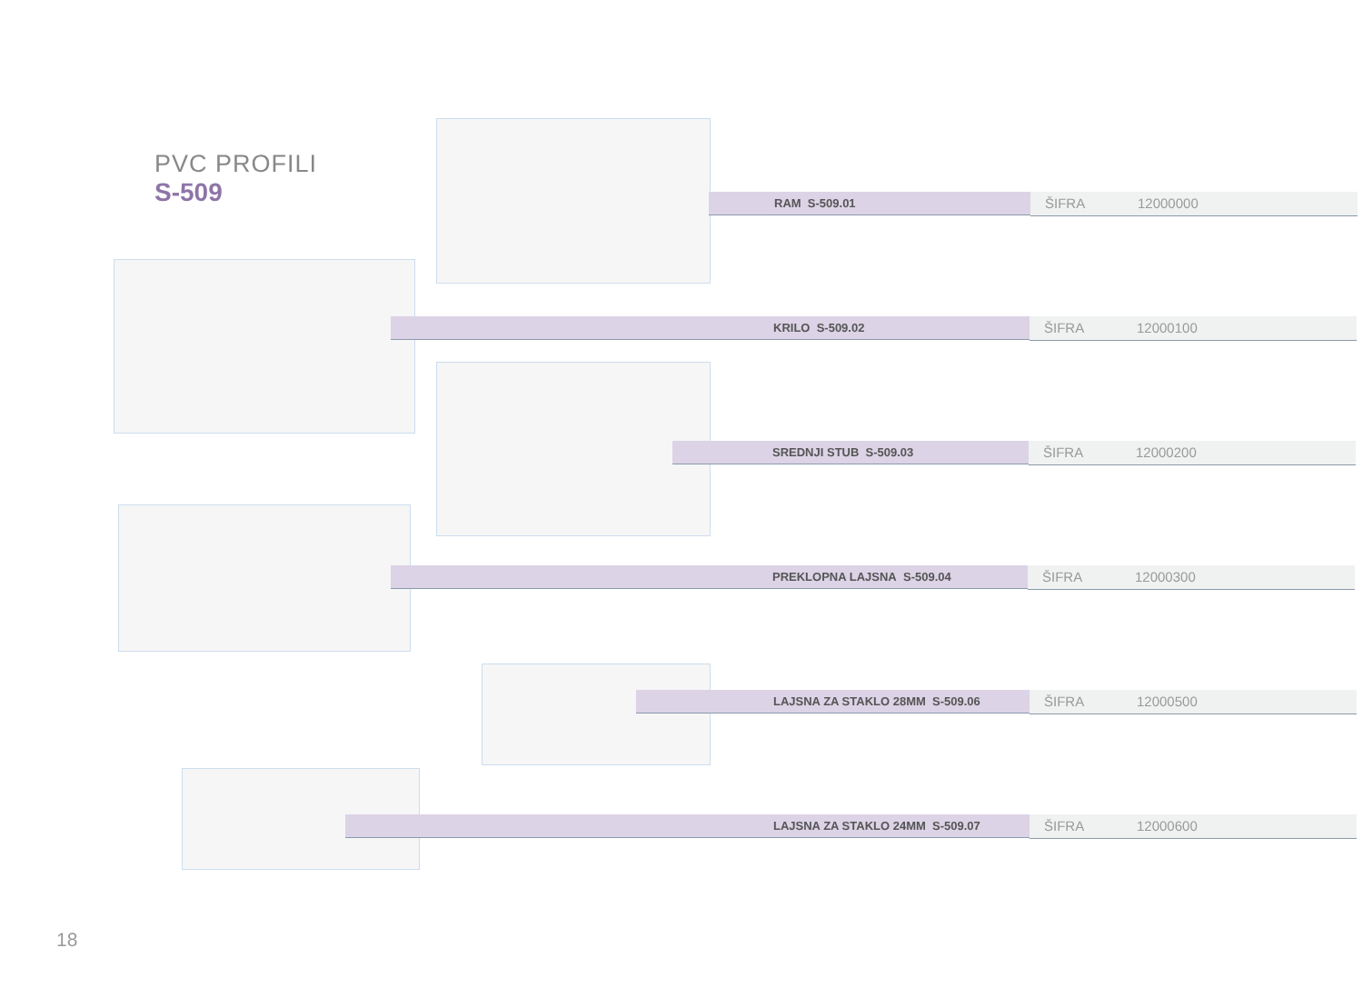PVC PROFILI
S-509
RAM S-509.01
ŠIFRA 12000000
KRILO S-509.02
ŠIFRA 12000100
SREDNJI STUB S-509.03
ŠIFRA 12000200
PREKLOPNA LAJSNA S-509.04
ŠIFRA 12000300
LAJSNA ZA STAKLO 28MM S-509.06
ŠIFRA 12000500
LAJSNA ZA STAKLO 24MM S-509.07
ŠIFRA 12000600
18